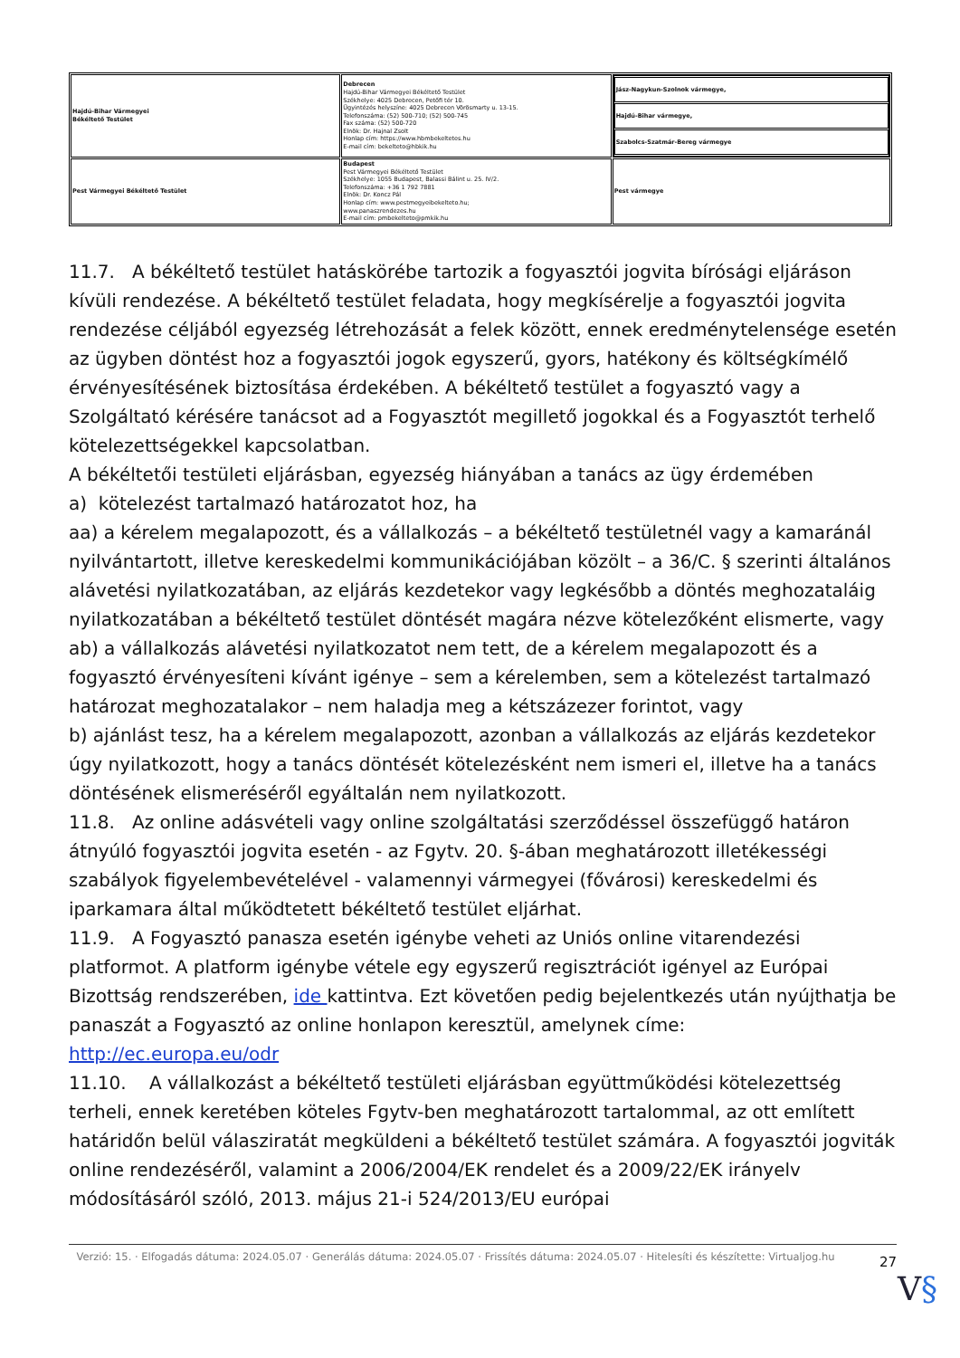| Hajdú-Bihar Vármegyei Békéltető Testület | Debrecen Hajdú-Bihar Vármegyei Békéltető Testület Székhelye: 4025 Debrecen, Petőfi tér 10. Ügyintézés helyszíne: 4025 Debrecen Vörösmarty u. 13-15. Telefonszáma: (52) 500-710; (52) 500-745 Fax száma: (52) 500-720 Elnök: Dr. Hajnal Zsolt Honlap cím: https://www.hbmbekeltetes.hu E-mail cím: bekelteto@hbkik.hu | / Jász-Nagykun-Szolnok vármegye, / / Hajdú-Bihar vármegye, / / Szabolcs-Szatmár-Bereg vármegye / |
| Pest Vármegyei Békéltető Testület | Budapest Pest Vármegyei Békéltető Testület Székhelye: 1055 Budapest, Balassi Bálint u. 25. IV/2. Telefonszáma: +36 1 792 7881 Elnök: Dr. Koncz Pál Honlap cím: www.pestmegyeibekelteto.hu; www.panaszrendezes.hu E-mail cím: pmbekelteto@pmkik.hu | Pest vármegye |
11.7. A békéltető testület hatáskörébe tartozik a fogyasztói jogvita bírósági eljáráson kívüli rendezése. A békéltető testület feladata, hogy megkísérelje a fogyasztói jogvita rendezése céljából egyezség létrehozását a felek között, ennek eredménytelensége esetén az ügyben döntést hoz a fogyasztói jogok egyszerű, gyors, hatékony és költségkímélő érvényesítésének biztosítása érdekében. A békéltető testület a fogyasztó vagy a Szolgáltató kérésére tanácsot ad a Fogyasztót megillető jogokkal és a Fogyasztót terhelő kötelezettségekkel kapcsolatban.
A békéltetői testületi eljárásban, egyezség hiányában a tanács az ügy érdemében
a) kötelezést tartalmazó határozatot hoz, ha
aa) a kérelem megalapozott, és a vállalkozás – a békéltető testületnél vagy a kamaránál nyilvántartott, illetve kereskedelmi kommunikációjában közölt – a 36/C. § szerinti általános alávetési nyilatkozatában, az eljárás kezdetekor vagy legkésőbb a döntés meghozataláig nyilatkozatában a békéltető testület döntését magára nézve kötelezőként elismerte, vagy
ab) a vállalkozás alávetési nyilatkozatot nem tett, de a kérelem megalapozott és a fogyasztó érvényesíteni kívánt igénye – sem a kérelemben, sem a kötelezést tartalmazó határozat meghozatalakor – nem haladja meg a kétszázezer forintot, vagy
b) ajánlást tesz, ha a kérelem megalapozott, azonban a vállalkozás az eljárás kezdetekor úgy nyilatkozott, hogy a tanács döntését kötelezésként nem ismeri el, illetve ha a tanács döntésének elismeréséről egyáltalán nem nyilatkozott.
11.8. Az online adásvételi vagy online szolgáltatási szerződéssel összefüggő határon átnyúló fogyasztói jogvita esetén - az Fgytv. 20. §-ában meghatározott illetékességi szabályok figyelembevételével - valamennyi vármegyei (fővárosi) kereskedelmi és iparkamara által működtetett békéltető testület eljárhat.
11.9. A Fogyasztó panasza esetén igénybe veheti az Uniós online vitarendezési platformot. A platform igénybe vétele egy egyszerű regisztrációt igényel az Európai Bizottság rendszerében, ide kattintva. Ezt követően pedig bejelentkezés után nyújthatja be panaszát a Fogyasztó az online honlapon keresztül, amelynek címe: http://ec.europa.eu/odr
11.10. A vállalkozást a békéltető testületi eljárásban együttműködési kötelezettség terheli, ennek keretében köteles Fgytv-ben meghatározott tartalommal, az ott említett határidőn belül válasziratát megküldeni a békéltető testület számára. A fogyasztói jogviták online rendezéséről, valamint a 2006/2004/EK rendelet és a 2009/22/EK irányelv módosításáról szóló, 2013. május 21-i 524/2013/EU európai
Verzió: 15. · Elfogadás dátuma: 2024.05.07 · Generálás dátuma: 2024.05.07 · Frissítés dátuma: 2024.05.07 · Hitelesíti és készítette: Virtualjog.hu
27
V§